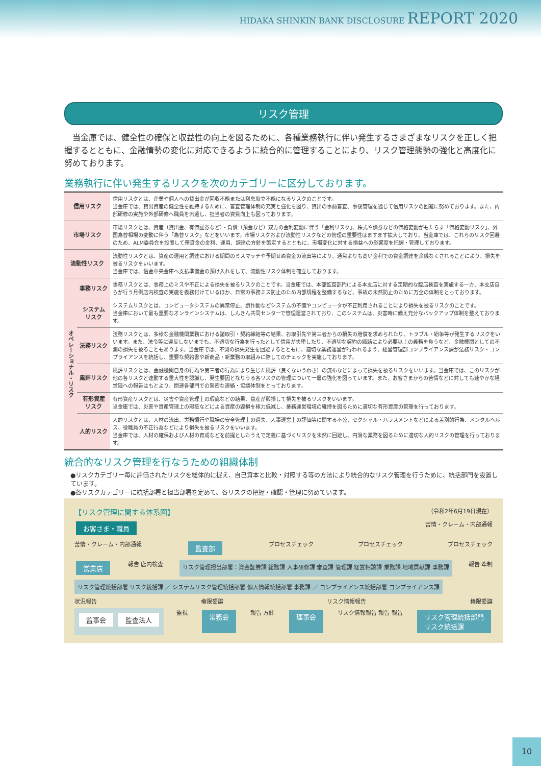HIDAKA SHINKIN BANK DISCLOSURE REPORT 2020
リスク管理
　当金庫では、健全性の確保と収益性の向上を図るために、各種業務執行に伴い発生するさまざまなリスクを正しく把握するとともに、金融情勢の変化に対応できるように統合的に管理することにより、リスク管理態勢の強化と高度化に努めております。
業務執行に伴い発生するリスクを次のカテゴリーに区分しております。
| 信用リスク | | 信用リスクとは、企業や個人への貸出金が回収不能または利息取立不能になるリスクのことです。 当金庫では、貸出資産の健全性を維持するために、審査管理体制の充実と強化を図り、貸出の事前審査、事後管理を通じて信用リスクの回避に努めております。また、内部研修の実施や外部研修へ職員を派遣し、担当者の資質向上も図っております。 |
| 市場リスク | | 市場リスクとは、資産（貸出金、有価証券など）・負債（預金など）双方の金利変動に伴う「金利リスク」、株式や債券などの価格変動がもたらす「価格変動リスク」、外国為替相場の変動に伴う「為替リスク」などをいいます。市場リスクおよび流動性リスクなどの管理の重要性はますます拡大しており、当金庫では、これらのリスク回避のため、ALM委員会を設置して預貸金の金利、運用、調達の方針を策定するとともに、市場変化に対する損益への影響度を把握・管理しております。 |
| 流動性リスク | | 流動性リスクとは、資産の運用と調達における期間のミスマッチや予期せぬ資金の流出等により、通常よりも高い金利での資金調達を余儀なくされることにより、損失を被るリスクをいいます。 当金庫では、信金中央金庫へ支払準備金の預け入れをして、流動性リスク体制を確立しております。 |
| オペレーショナル・リスク | 事務リスク | 事務リスクとは、事務上のミスや不正による損失を被るリスクのことです。当金庫では、本部監査部門による本支店に対する定期的な臨店検査を実施する一方、本支店自らが行う月例店内検査の実施を義務付けているほか、日常の事務ミス防止のため内部規程を整備するなど、事故の未然防止のために万全の体制をとっております。 |
| | システム リスク | システムリスクとは、コンピュータシステムの異常停止、誤作動などシステムの不備やコンピュータが不正利用されることにより損失を被るリスクのことです。 当金庫において最も重要なオンラインシステムは、しんきん共同センターで管理運営されており、このシステムは、災害時に備え充分なバックアップ体制を整えております。 |
| | 法務リスク | 法務リスクとは、多様な金融機関業務における諸取引・契約締結等の結果、お取引先や第三者からの損失の賠償を求められたり、トラブル・紛争等が発生するリスクをいいます。また、法令等に違反しないまでも、不適切な行為を行ったとして信用が失墜したり、不適切な契約の締結により必要以上の義務を負うなど、金融機関としての不測の損失を被ることもあります。当金庫では、不測の損失発生を回避するとともに、適切な業務運営が行われるよう、経営管理部コンプライアンス課が法務リスク・コンプライアンスを統括し、重要な契約書や新商品・新業務の取組みに際してのチェックを実施しております。 |
| | 風評リスク | 風評リスクとは、金融機関自身の行為や第三者の行為により生じた風評（良くないうわさ）の流布などによって損失を被るリスクをいいます。当金庫では、このリスクが他の各リスクと連動する重大性を認識し、発生要因となりうる各リスクの管理について一層の強化を図っています。また、お客さまからの苦情などに対しても速やかな経営陣への報告はもとより、関連各部門での緊密な連絡・協議体制をとっております。 |
| | 有形資産 リスク | 有形資産リスクとは、災害や資産管理上の瑕疵などの結果、資産が毀損して損失を被るリスクをいいます。 当金庫では、災害や資産管理上の瑕疵などによる資産の毀損を極力低減し、業務運営環境の維持を図るために適切な有形資産の管理を行っております。 |
| | 人的リスク | 人的リスクとは、人材の流出、労務慣行や職場の安全管理上の過失、人事運営上の評価等に関する不公、セクシャル・ハラスメントなどによる差別的行為、メンタルヘルス、役職員の不正行為などにより損失を被るリスクをいいます。 当金庫では、人材の確保および人材の育成などを前提としたうえで定義に基づくリスクを未然に回避し、円滑な業務を図るために適切な人的リスクの管理を行っております。 |
統合的なリスク管理を行なうための組織体制
●リスクカテゴリー毎に評価されたリスクを総体的に捉え、自己資本と比較・対照する等の方法により統合的なリスク管理を行うために、統括部門を設置しています。
●各リスクカテゴリーに統括部署と担当部署を定めて、各リスクの把握・確認・管理に努めています。
【リスク管理に関する体系図】 （令和2年6月19日現在）
お客さま・職員 苦情・クレーム・内部通報
苦情・クレーム・内部通報 監査部 プロセスチェック プロセスチェック プロセスチェック
営業店 報告 店内検査 リスク管理担当部署：資金証券課 総務課 人事研修課 審査課 管理課 経営相談課 業務課 地域貢献課 事務課 報告 牽制 リスク管理統括部署 リスク統括課 ／ システムリスク管理統括部署 個人情報統括部署 事務課 ／ コンプライアンス統括部署 コンプライアンス課
状況報告 権限委譲 リスク情報報告 権限委譲
監事会 監査法人 監視 常務会 報告 方針 理事会 リスク情報報告 報告 報告 リスク管理統括部門
リスク統括課
10